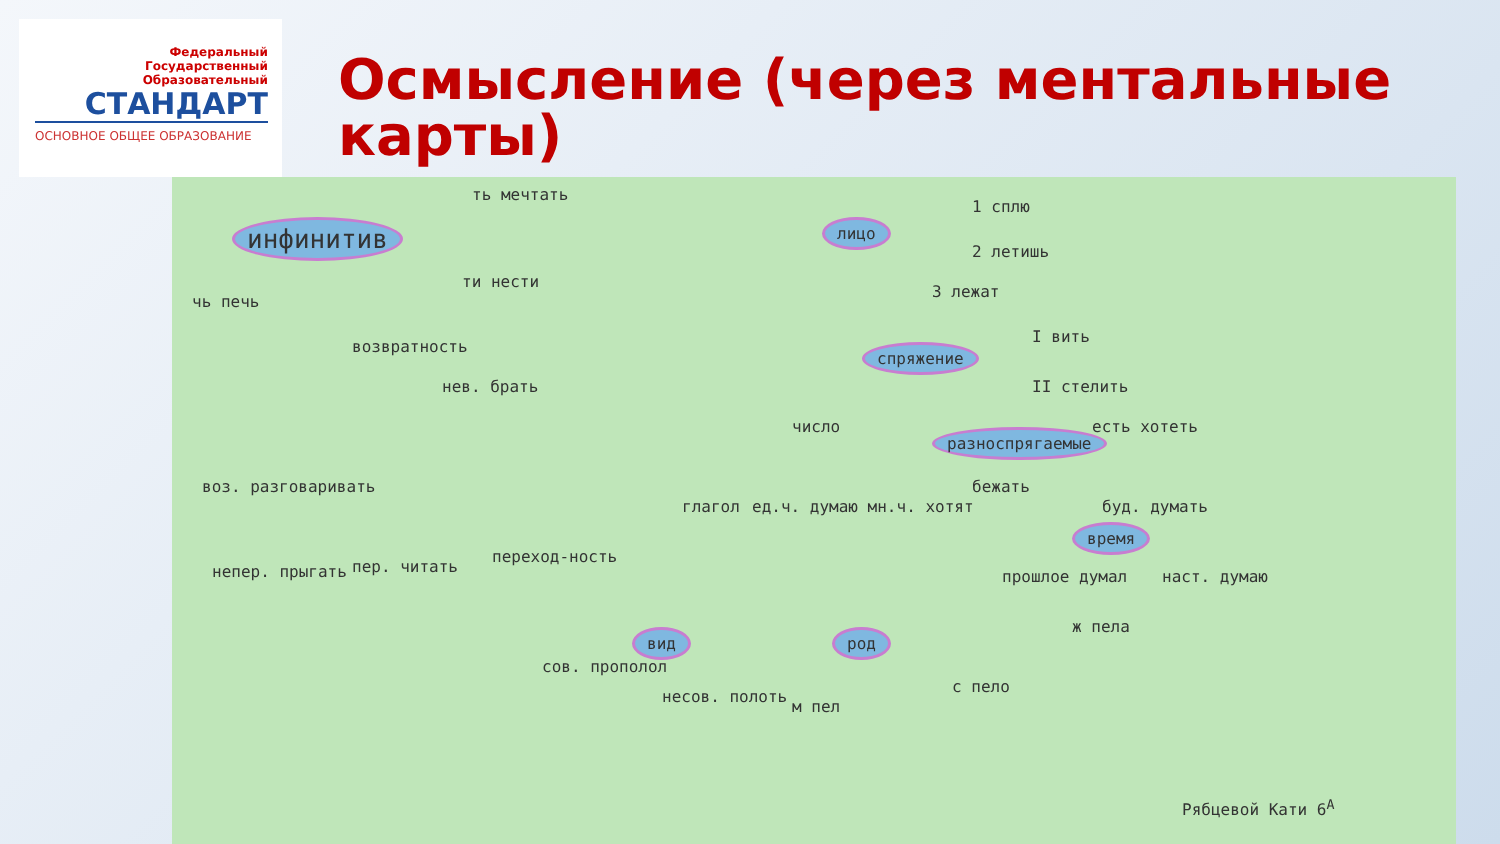Федеральный
Государственный
Образовательный
СТАНДАРТ
ОСНОВНОЕ ОБЩЕЕ ОБРАЗОВАНИЕ
Осмысление (через ментальные карты)
инфинитив
ть мечтать
ти нести
чь печь
возвратность
нев. брать
воз. разговаривать
непер. прыгать пер. читать
переход-ность
глагол
лицо
1 сплю
2 летишь
3 лежат
спряжение
I вить
II стелить
число
разноспрягаемые
есть хотеть
бежать
ед.ч. думаю мн.ч. хотят
время
буд. думать
прошлое думал наст. думаю
вид
сов. прополол
несов. полоть
род
ж пела
с пело
м пел
Рябцевой Кати 6<sup>А</sup>